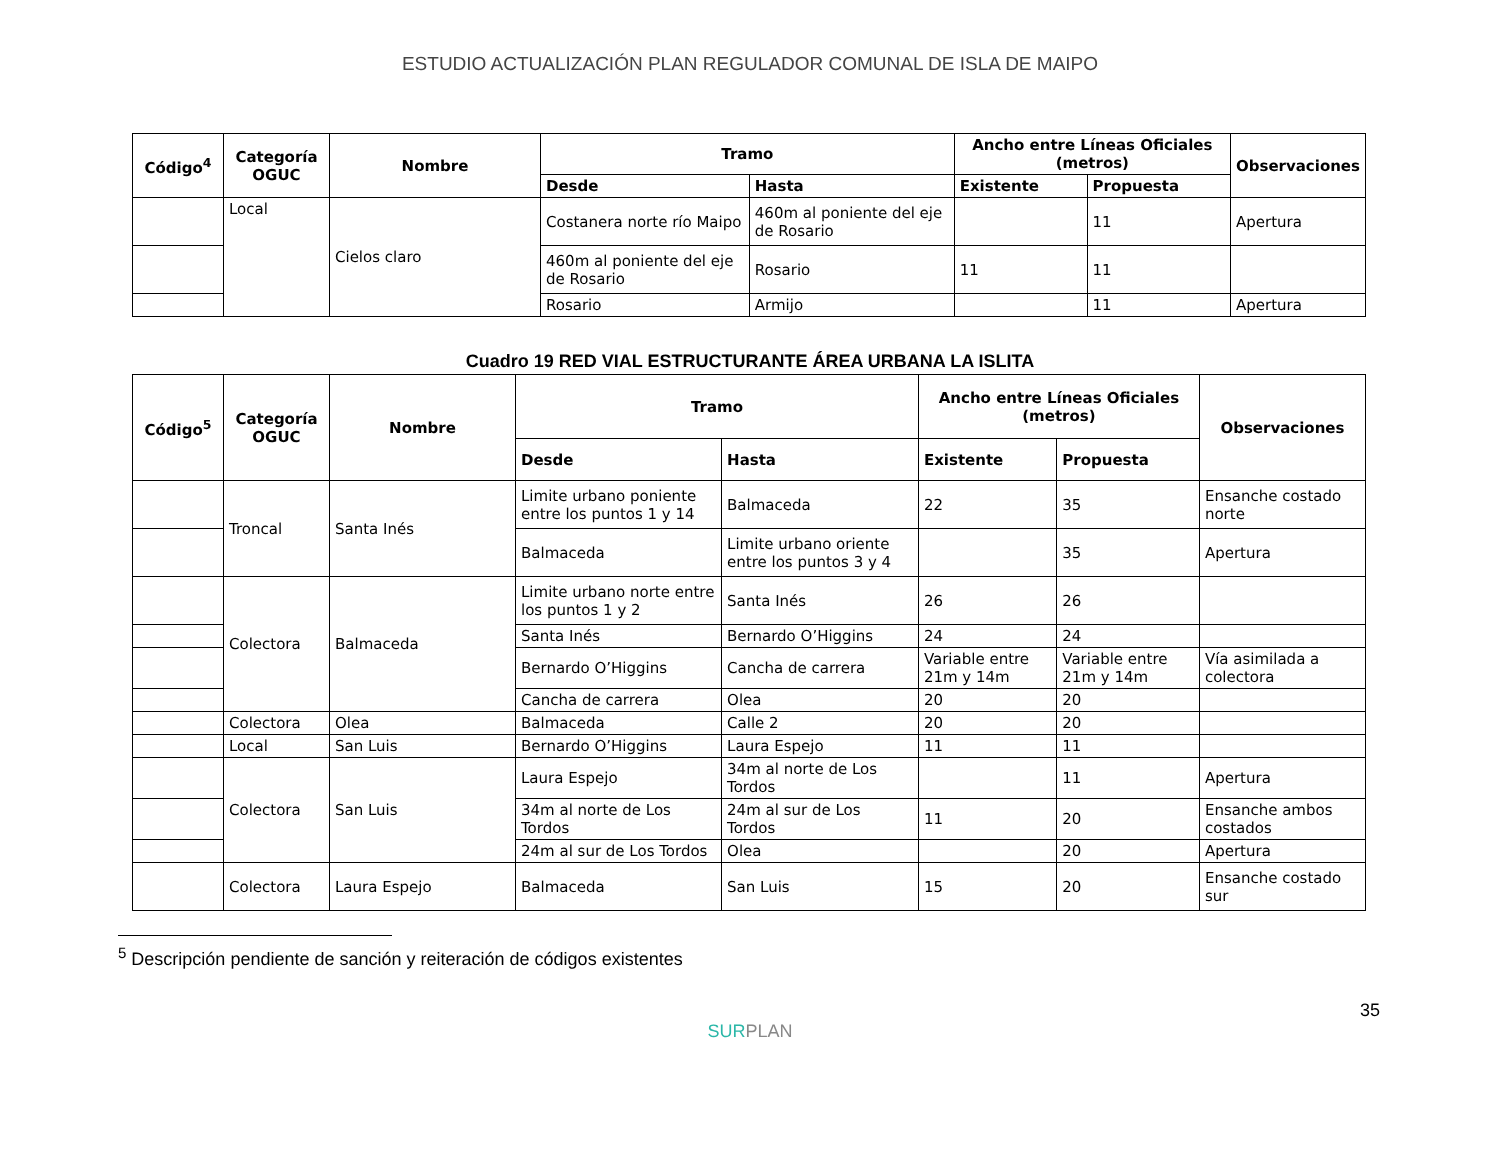ESTUDIO ACTUALIZACIÓN PLAN REGULADOR COMUNAL DE ISLA DE MAIPO
| Código<sup>4</sup> | Categoría OGUC | Nombre | Tramo | | Ancho entre Líneas Oficiales (metros) | | Observaciones |
| --- | --- | --- | --- | --- | --- | --- | --- |
| | | | Desde | Hasta | Existente | Propuesta | |
| | Local | Cielos claro | Costanera norte río Maipo | 460m al poniente del eje de Rosario | | 11 | Apertura |
| | | | 460m al poniente del eje de Rosario | Rosario | 11 | 11 | |
| | | | Rosario | Armijo | | 11 | Apertura |
Cuadro 19 RED VIAL ESTRUCTURANTE ÁREA URBANA LA ISLITA
| Código<sup>5</sup> | Categoría OGUC | Nombre | Tramo | | Ancho entre Líneas Oficiales (metros) | | Observaciones |
| --- | --- | --- | --- | --- | --- | --- | --- |
| | | | Desde | Hasta | Existente | Propuesta | |
| | Troncal | Santa Inés | Limite urbano poniente entre los puntos 1 y 14 | Balmaceda | 22 | 35 | Ensanche costado norte |
| | | | Balmaceda | Limite urbano oriente entre los puntos 3 y 4 | | 35 | Apertura |
| | Colectora | Balmaceda | Limite urbano norte entre los puntos 1 y 2 | Santa Inés | 26 | 26 | |
| | | | Santa Inés | Bernardo O’Higgins | 24 | 24 | |
| | | | Bernardo O’Higgins | Cancha de carrera | Variable entre 21m y 14m | Variable entre 21m y 14m | Vía asimilada a colectora |
| | | | Cancha de carrera | Olea | 20 | 20 | |
| | Colectora | Olea | Balmaceda | Calle 2 | 20 | 20 | |
| | Local | San Luis | Bernardo O’Higgins | Laura Espejo | 11 | 11 | |
| | Colectora | San Luis | Laura Espejo | 34m al norte de Los Tordos | | 11 | Apertura |
| | | | 34m al norte de Los Tordos | 24m al sur de Los Tordos | 11 | 20 | Ensanche ambos costados |
| | | | 24m al sur de Los Tordos | Olea | | 20 | Apertura |
| | Colectora | Laura Espejo | Balmaceda | San Luis | 15 | 20 | Ensanche costado sur |
<sup>5</sup> Descripción pendiente de sanción y reiteración de códigos existentes
35
SURPLAN